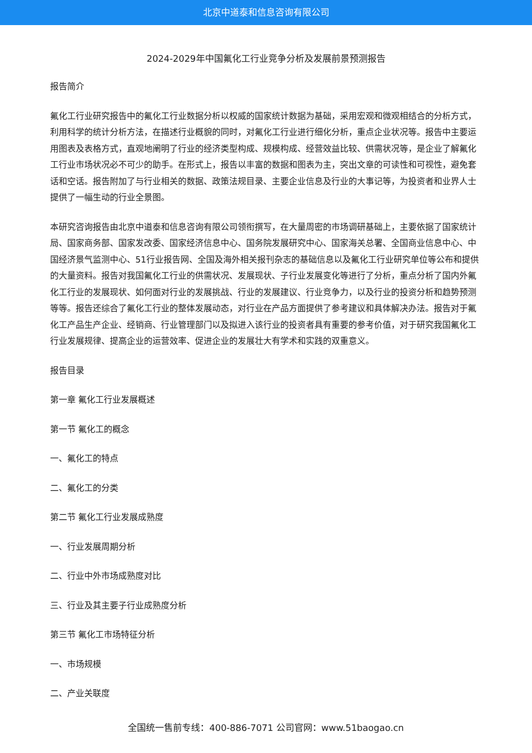北京中道泰和信息咨询有限公司
2024-2029年中国氟化工行业竞争分析及发展前景预测报告
报告简介
氟化工行业研究报告中的氟化工行业数据分析以权威的国家统计数据为基础，采用宏观和微观相结合的分析方式，利用科学的统计分析方法，在描述行业概貌的同时，对氟化工行业进行细化分析，重点企业状况等。报告中主要运用图表及表格方式，直观地阐明了行业的经济类型构成、规模构成、经营效益比较、供需状况等，是企业了解氟化工行业市场状况必不可少的助手。在形式上，报告以丰富的数据和图表为主，突出文章的可读性和可视性，避免套话和空话。报告附加了与行业相关的数据、政策法规目录、主要企业信息及行业的大事记等，为投资者和业界人士提供了一幅生动的行业全景图。
本研究咨询报告由北京中道泰和信息咨询有限公司领衔撰写，在大量周密的市场调研基础上，主要依据了国家统计局、国家商务部、国家发改委、国家经济信息中心、国务院发展研究中心、国家海关总署、全国商业信息中心、中国经济景气监测中心、51行业报告网、全国及海外相关报刊杂志的基础信息以及氟化工行业研究单位等公布和提供的大量资料。报告对我国氟化工行业的供需状况、发展现状、子行业发展变化等进行了分析，重点分析了国内外氟化工行业的发展现状、如何面对行业的发展挑战、行业的发展建议、行业竞争力，以及行业的投资分析和趋势预测等等。报告还综合了氟化工行业的整体发展动态，对行业在产品方面提供了参考建议和具体解决办法。报告对于氟化工产品生产企业、经销商、行业管理部门以及拟进入该行业的投资者具有重要的参考价值，对于研究我国氟化工行业发展规律、提高企业的运营效率、促进企业的发展壮大有学术和实践的双重意义。
报告目录
第一章 氟化工行业发展概述
第一节 氟化工的概念
一、氟化工的特点
二、氟化工的分类
第二节 氟化工行业发展成熟度
一、行业发展周期分析
二、行业中外市场成熟度对比
三、行业及其主要子行业成熟度分析
第三节 氟化工市场特征分析
一、市场规模
二、产业关联度
全国统一售前专线：400-886-7071 公司官网：www.51baogao.cn